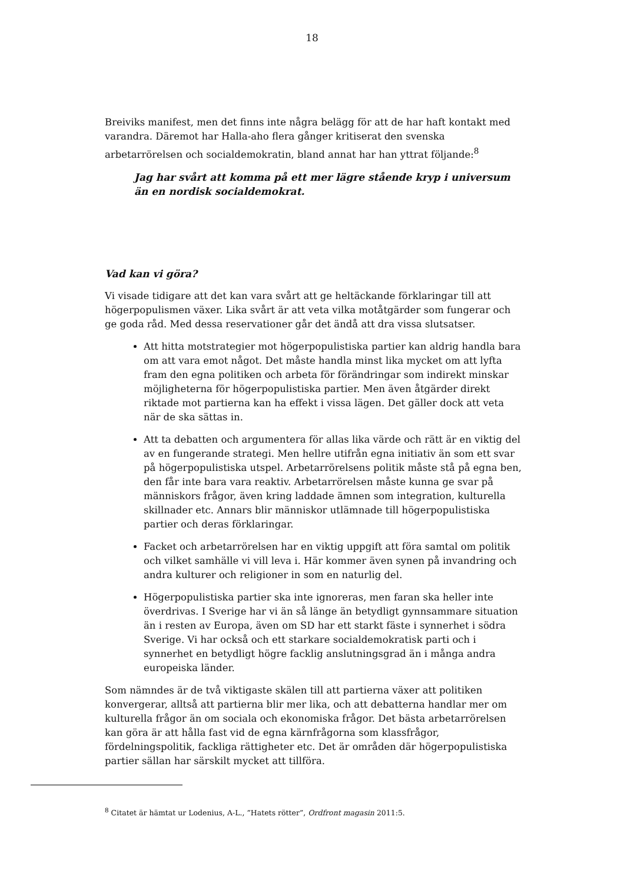18
Breiviks manifest, men det finns inte några belägg för att de har haft kontakt med varandra. Däremot har Halla-aho flera gånger kritiserat den svenska arbetarrörelsen och socialdemokratin, bland annat har han yttrat följande:<sup>8</sup>
Jag har svårt att komma på ett mer lägre stående kryp i universum än en nordisk socialdemokrat.
Vad kan vi göra?
Vi visade tidigare att det kan vara svårt att ge heltäckande förklaringar till att högerpopulismen växer. Lika svårt är att veta vilka motåtgärder som fungerar och ge goda råd. Med dessa reservationer går det ändå att dra vissa slutsatser.
Att hitta motstrategier mot högerpopulistiska partier kan aldrig handla bara om att vara emot något. Det måste handla minst lika mycket om att lyfta fram den egna politiken och arbeta för förändringar som indirekt minskar möjligheterna för högerpopulistiska partier. Men även åtgärder direkt riktade mot partierna kan ha effekt i vissa lägen. Det gäller dock att veta när de ska sättas in.
Att ta debatten och argumentera för allas lika värde och rätt är en viktig del av en fungerande strategi. Men hellre utifrån egna initiativ än som ett svar på högerpopulistiska utspel. Arbetarrörelsens politik måste stå på egna ben, den får inte bara vara reaktiv. Arbetarrörelsen måste kunna ge svar på människors frågor, även kring laddade ämnen som integration, kulturella skillnader etc. Annars blir människor utlämnade till högerpopulistiska partier och deras förklaringar.
Facket och arbetarrörelsen har en viktig uppgift att föra samtal om politik och vilket samhälle vi vill leva i. Här kommer även synen på invandring och andra kulturer och religioner in som en naturlig del.
Högerpopulistiska partier ska inte ignoreras, men faran ska heller inte överdrivas. I Sverige har vi än så länge än betydligt gynnsammare situation än i resten av Europa, även om SD har ett starkt fäste i synnerhet i södra Sverige. Vi har också och ett starkare socialdemokratisk parti och i synnerhet en betydligt högre facklig anslutningsgrad än i många andra europeiska länder.
Som nämndes är de två viktigaste skälen till att partierna växer att politiken konvergerar, alltså att partierna blir mer lika, och att debatterna handlar mer om kulturella frågor än om sociala och ekonomiska frågor. Det bästa arbetarrörelsen kan göra är att hålla fast vid de egna kärnfrågorna som klassfrågor, fördelningspolitik, fackliga rättigheter etc. Det är områden där högerpopulistiska partier sällan har särskilt mycket att tillföra.
<sup>8</sup> Citatet är hämtat ur Lodenius, A-L., ”Hatets rötter”, Ordfront magasin 2011:5.